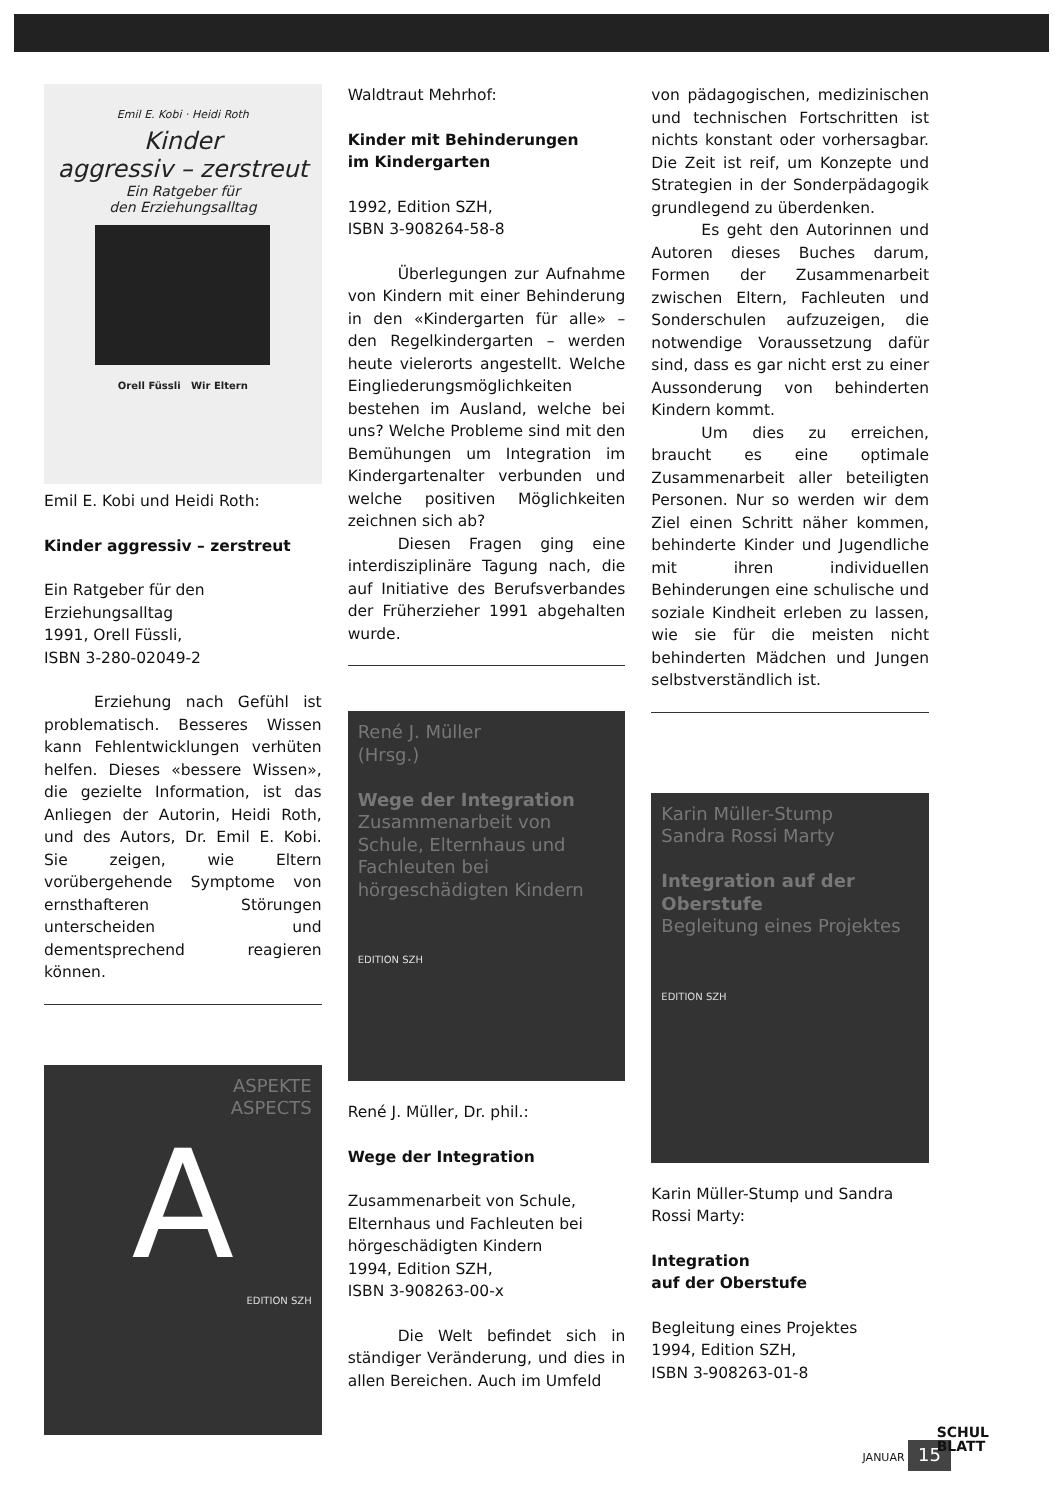Emil E. Kobi · Heidi Roth
Kinder
aggressiv – zerstreut
Ein Ratgeber für
den Erziehungsalltag
Orell Füssli Wir Eltern
Emil E. Kobi und Heidi Roth:
Kinder aggressiv – zerstreut
Ein Ratgeber für den Erziehungsalltag
1991, Orell Füssli,
ISBN 3-280-02049-2
Erziehung nach Gefühl ist problematisch. Besseres Wissen kann Fehlentwicklungen verhüten helfen. Dieses «bessere Wissen», die gezielte Information, ist das Anliegen der Autorin, Heidi Roth, und des Autors, Dr. Emil E. Kobi. Sie zeigen, wie Eltern vorübergehende Symptome von ernsthafteren Störungen unterscheiden und dementsprechend reagieren können.
ASPEKTE
ASPECTS
A
EDITION SZH
Waldtraut Mehrhof:
Kinder mit Behinderungen
im Kindergarten
1992, Edition SZH,
ISBN 3-908264-58-8
Überlegungen zur Aufnahme von Kindern mit einer Behinderung in den «Kindergarten für alle» – den Regelkindergarten – werden heute vielerorts angestellt. Welche Eingliederungsmöglichkeiten bestehen im Ausland, welche bei uns? Welche Probleme sind mit den Bemühungen um Integration im Kindergartenalter verbunden und welche positiven Möglichkeiten zeichnen sich ab?
Diesen Fragen ging eine interdisziplinäre Tagung nach, die auf Initiative des Berufsverbandes der Früherzieher 1991 abgehalten wurde.
René J. Müller
(Hrsg.)
Wege der Integration
Zusammenarbeit von Schule, Elternhaus und Fachleuten bei hörgeschädigten Kindern
EDITION SZH
René J. Müller, Dr. phil.:
Wege der Integration
Zusammenarbeit von Schule, Elternhaus und Fachleuten bei hörgeschädigten Kindern
1994, Edition SZH,
ISBN 3-908263-00-x
Die Welt befindet sich in ständiger Veränderung, und dies in allen Bereichen. Auch im Umfeld
von pädagogischen, medizinischen und technischen Fortschritten ist nichts konstant oder vorhersagbar. Die Zeit ist reif, um Konzepte und Strategien in der Sonderpädagogik grundlegend zu überdenken.
Es geht den Autorinnen und Autoren dieses Buches darum, Formen der Zusammenarbeit zwischen Eltern, Fachleuten und Sonderschulen aufzuzeigen, die notwendige Voraussetzung dafür sind, dass es gar nicht erst zu einer Aussonderung von behinderten Kindern kommt.
Um dies zu erreichen, braucht es eine optimale Zusammenarbeit aller beteiligten Personen. Nur so werden wir dem Ziel einen Schritt näher kommen, behinderte Kinder und Jugendliche mit ihren individuellen Behinderungen eine schulische und soziale Kindheit erleben zu lassen, wie sie für die meisten nicht behinderten Mädchen und Jungen selbstverständlich ist.
Karin Müller-Stump
Sandra Rossi Marty
Integration auf der Oberstufe
Begleitung eines Projektes
EDITION SZH
Karin Müller-Stump und Sandra Rossi Marty:
Integration
auf der Oberstufe
Begleitung eines Projektes
1994, Edition SZH,
ISBN 3-908263-01-8
JANUAR 15
SCHUL
BLATT